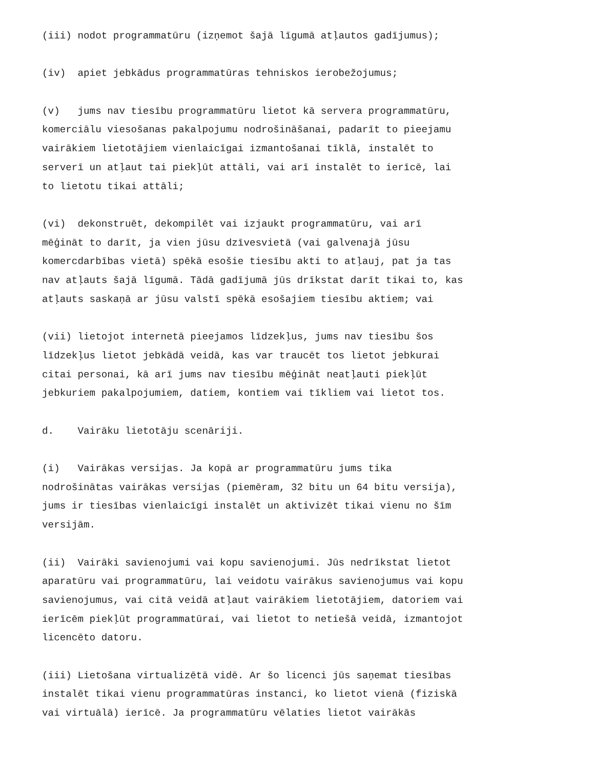(iii) nodot programmatūru (izņemot šajā līgumā atļautos gadījumus);
(iv) apiet jebkādus programmatūras tehniskos ierobežojumus;
(v) jums nav tiesību programmatūru lietot kā servera programmatūru, komerciālu viesošanas pakalpojumu nodrošināšanai, padarīt to pieejamu vairākiem lietotājiem vienlaicīgai izmantošanai tīklā, instalēt to serverī un atļaut tai piekļūt attāli, vai arī instalēt to ierīcē, lai to lietotu tikai attāli;
(vi) dekonstruēt, dekompilēt vai izjaukt programmatūru, vai arī mēģināt to darīt, ja vien jūsu dzīvesvietā (vai galvenajā jūsu komercdarbības vietā) spēkā esošie tiesību akti to atļauj, pat ja tas nav atļauts šajā līgumā. Tādā gadījumā jūs drīkstat darīt tikai to, kas atļauts saskaņā ar jūsu valstī spēkā esošajiem tiesību aktiem; vai
(vii) lietojot internetā pieejamos līdzekļus, jums nav tiesību šos līdzekļus lietot jebkādā veidā, kas var traucēt tos lietot jebkurai citai personai, kā arī jums nav tiesību mēģināt neatļauti piekļūt jebkuriem pakalpojumiem, datiem, kontiem vai tīkliem vai lietot tos.
d. Vairāku lietotāju scenāriji.
(i) Vairākas versijas. Ja kopā ar programmatūru jums tika nodrošinātas vairākas versijas (piemēram, 32 bitu un 64 bitu versija), jums ir tiesības vienlaicīgi instalēt un aktivizēt tikai vienu no šīm versijām.
(ii) Vairāki savienojumi vai kopu savienojumi. Jūs nedrīkstat lietot aparatūru vai programmatūru, lai veidotu vairākus savienojumus vai kopu savienojumus, vai citā veidā atļaut vairākiem lietotājiem, datoriem vai ierīcēm piekļūt programmatūrai, vai lietot to netiešā veidā, izmantojot licencēto datoru.
(iii) Lietošana virtualizētā vidē. Ar šo licenci jūs saņemat tiesības instalēt tikai vienu programmatūras instanci, ko lietot vienā (fiziskā vai virtuālā) ierīcē. Ja programmatūru vēlaties lietot vairākās